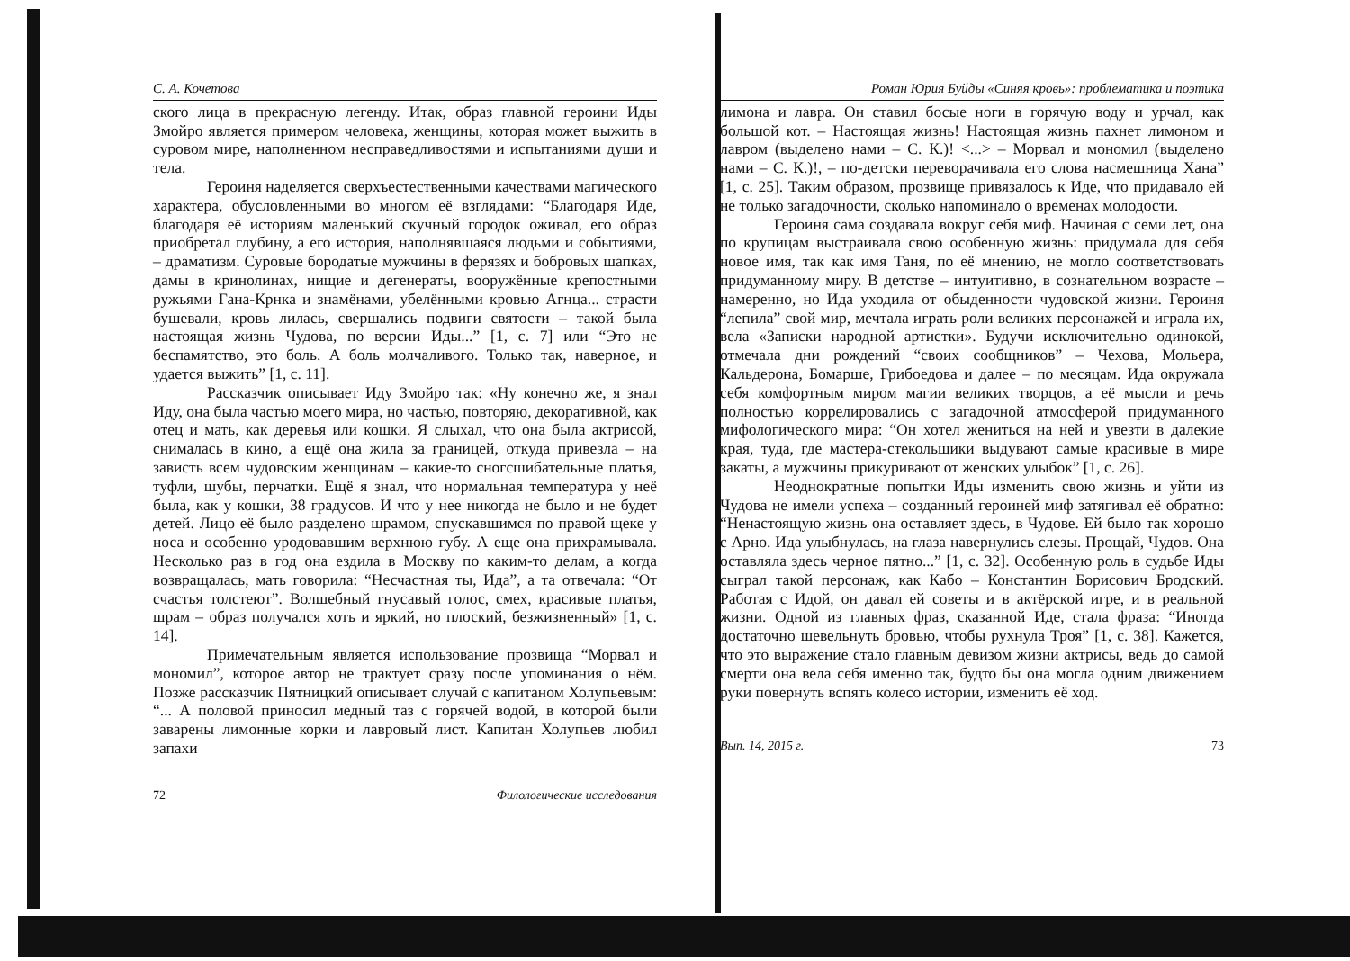С. А. Кочетова
ского лица в прекрасную легенду. Итак, образ главной героини Иды Змойро является примером человека, женщины, которая может выжить в суровом мире, наполненном несправедливостями и испытаниями души и тела.
Героиня наделяется сверхъестественными качествами магического характера, обусловленными во многом её взглядами: “Благодаря Иде, благодаря её историям маленький скучный городок оживал, его образ приобретал глубину, а его история, наполнявшаяся людьми и событиями, – драматизм. Суровые бородатые мужчины в ферязях и бобровых шапках, дамы в кринолинах, нищие и дегенераты, вооружённые крепостными ружьями Гана-Крнка и знамёнами, убелёнными кровью Агнца... страсти бушевали, кровь лилась, свершались подвиги святости – такой была настоящая жизнь Чудова, по версии Иды...” [1, с. 7] или “Это не беспамятство, это боль. А боль молчаливого. Только так, наверное, и удается выжить” [1, с. 11].
Рассказчик описывает Иду Змойро так: «Ну конечно же, я знал Иду, она была частью моего мира, но частью, повторяю, декоративной, как отец и мать, как деревья или кошки. Я слыхал, что она была актрисой, снималась в кино, а ещё она жила за границей, откуда привезла – на зависть всем чудовским женщинам – какие-то сногсшибательные платья, туфли, шубы, перчатки. Ещё я знал, что нормальная температура у неё была, как у кошки, 38 градусов. И что у нее никогда не было и не будет детей. Лицо её было разделено шрамом, спускавшимся по правой щеке у носа и особенно уродовавшим верхнюю губу. А еще она прихрамывала. Несколько раз в год она ездила в Москву по каким-то делам, а когда возвращалась, мать говорила: “Несчастная ты, Ида”, а та отвечала: “От счастья толстеют”. Волшебный гнусавый голос, смех, красивые платья, шрам – образ получался хоть и яркий, но плоский, безжизненный» [1, с. 14].
Примечательным является использование прозвища “Морвал и мономил”, которое автор не трактует сразу после упоминания о нём. Позже рассказчик Пятницкий описывает случай с капитаном Холупьевым: “... А половой приносил медный таз с горячей водой, в которой были заварены лимонные корки и лавровый лист. Капитан Холупьев любил запахи
72 Филологические исследования
Роман Юрия Буйды «Синяя кровь»: проблематика и поэтика
лимона и лавра. Он ставил босые ноги в горячую воду и урчал, как большой кот. – Настоящая жизнь! Настоящая жизнь пахнет лимоном и лавром (выделено нами – С. К.)! <...> – Морвал и мономил (выделено нами – С. К.)!, – по-детски переворачивала его слова насмешница Хана” [1, с. 25]. Таким образом, прозвище привязалось к Иде, что придавало ей не только загадочности, сколько напоминало о временах молодости.
Героиня сама создавала вокруг себя миф. Начиная с семи лет, она по крупицам выстраивала свою особенную жизнь: придумала для себя новое имя, так как имя Таня, по её мнению, не могло соответствовать придуманному миру. В детстве – интуитивно, в сознательном возрасте – намеренно, но Ида уходила от обыденности чудовской жизни. Героиня “лепила” свой мир, мечтала играть роли великих персонажей и играла их, вела «Записки народной артистки». Будучи исключительно одинокой, отмечала дни рождений “своих сообщников” – Чехова, Мольера, Кальдерона, Бомарше, Грибоедова и далее – по месяцам. Ида окружала себя комфортным миром магии великих творцов, а её мысли и речь полностью коррелировались с загадочной атмосферой придуманного мифологического мира: “Он хотел жениться на ней и увезти в далекие края, туда, где мастера-стекольщики выдувают самые красивые в мире закаты, а мужчины прикуривают от женских улыбок” [1, с. 26].
Неоднократные попытки Иды изменить свою жизнь и уйти из Чудова не имели успеха – созданный героиней миф затягивал её обратно: “Ненастоящую жизнь она оставляет здесь, в Чудове. Ей было так хорошо с Арно. Ида улыбнулась, на глаза навернулись слезы. Прощай, Чудов. Она оставляла здесь черное пятно...” [1, с. 32]. Особенную роль в судьбе Иды сыграл такой персонаж, как Кабо – Константин Борисович Бродский. Работая с Идой, он давал ей советы и в актёрской игре, и в реальной жизни. Одной из главных фраз, сказанной Иде, стала фраза: “Иногда достаточно шевельнуть бровью, чтобы рухнула Троя” [1, с. 38]. Кажется, что это выражение стало главным девизом жизни актрисы, ведь до самой смерти она вела себя именно так, будто бы она могла одним движением руки повернуть вспять колесо истории, изменить её ход.
Вып. 14, 2015 г. 73